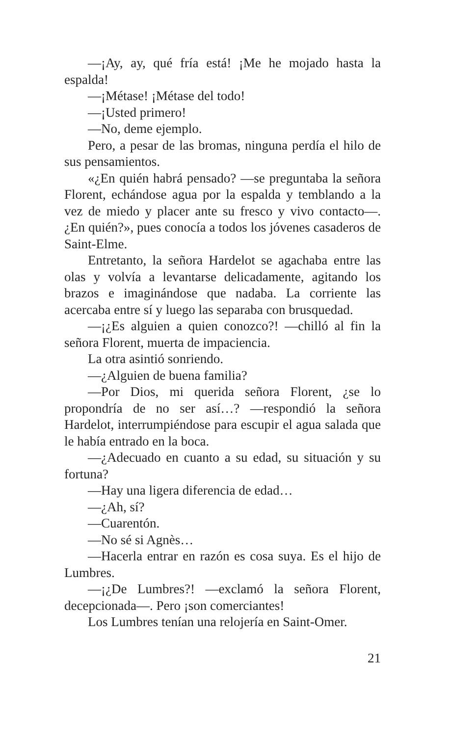—¡Ay, ay, qué fría está! ¡Me he mojado hasta la espalda!
—¡Métase! ¡Métase del todo!
—¡Usted primero!
—No, deme ejemplo.
Pero, a pesar de las bromas, ninguna perdía el hilo de sus pensamientos.
«¿En quién habrá pensado? —se preguntaba la señora Florent, echándose agua por la espalda y temblando a la vez de miedo y placer ante su fresco y vivo contacto—. ¿En quién?», pues conocía a todos los jóvenes casaderos de Saint-Elme.
Entretanto, la señora Hardelot se agachaba entre las olas y volvía a levantarse delicadamente, agitando los brazos e imaginándose que nadaba. La corriente las acercaba entre sí y luego las separaba con brusquedad.
—¡¿Es alguien a quien conozco?! —chilló al fin la señora Florent, muerta de impaciencia.
La otra asintió sonriendo.
—¿Alguien de buena familia?
—Por Dios, mi querida señora Florent, ¿se lo propondría de no ser así…? —respondió la señora Hardelot, interrumpiéndose para escupir el agua salada que le había entrado en la boca.
—¿Adecuado en cuanto a su edad, su situación y su fortuna?
—Hay una ligera diferencia de edad…
—¿Ah, sí?
—Cuarentón.
—No sé si Agnès…
—Hacerla entrar en razón es cosa suya. Es el hijo de Lumbres.
—¡¿De Lumbres?! —exclamó la señora Florent, decepcionada—. Pero ¡son comerciantes!
Los Lumbres tenían una relojería en Saint-Omer.
21